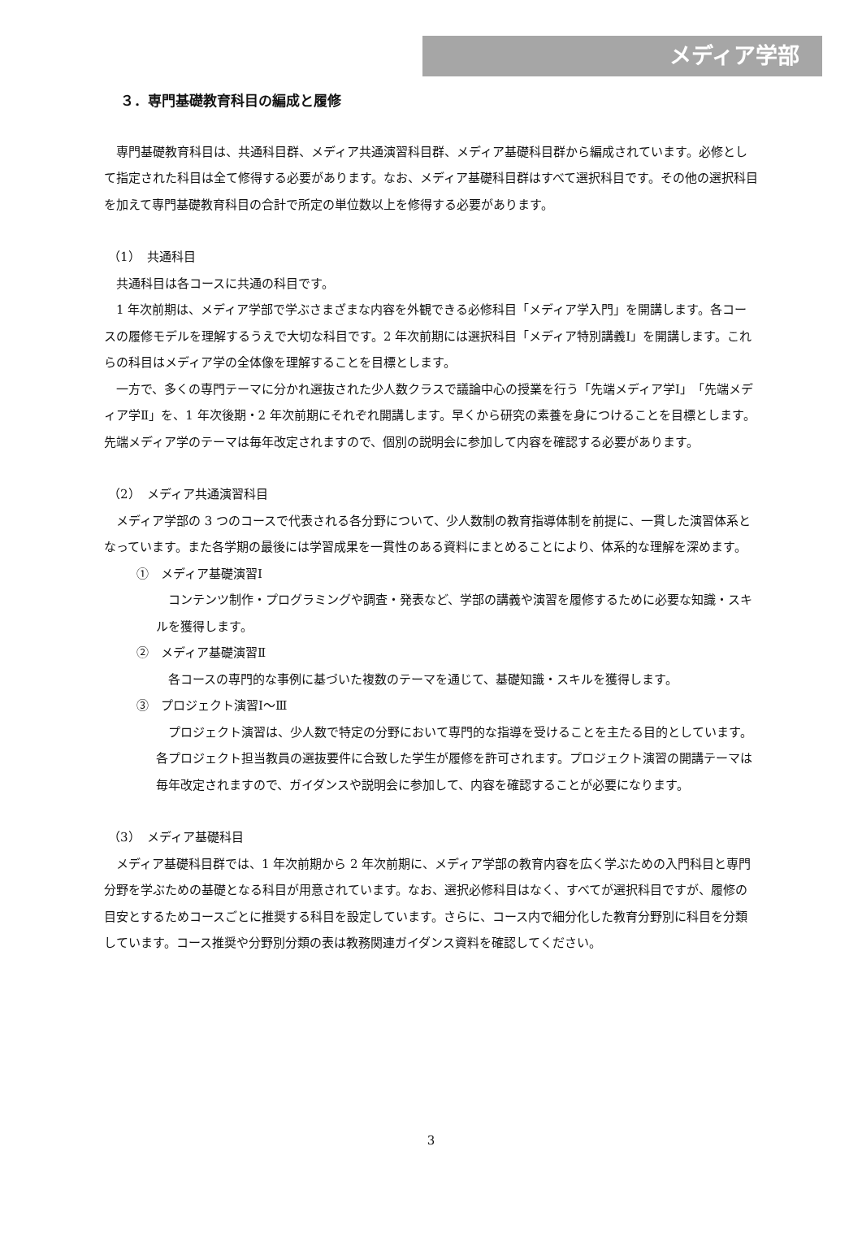メディア学部
３．専門基礎教育科目の編成と履修
専門基礎教育科目は、共通科目群、メディア共通演習科目群、メディア基礎科目群から編成されています。必修として指定された科目は全て修得する必要があります。なお、メディア基礎科目群はすべて選択科目です。その他の選択科目を加えて専門基礎教育科目の合計で所定の単位数以上を修得する必要があります。
（1）　共通科目
共通科目は各コースに共通の科目です。
1 年次前期は、メディア学部で学ぶさまざまな内容を外観できる必修科目「メディア学入門」を開講します。各コースの履修モデルを理解するうえで大切な科目です。2 年次前期には選択科目「メディア特別講義Ⅰ」を開講します。これらの科目はメディア学の全体像を理解することを目標とします。
一方で、多くの専門テーマに分かれ選抜された少人数クラスで議論中心の授業を行う「先端メディア学Ⅰ」「先端メディア学Ⅱ」を、1 年次後期・2 年次前期にそれぞれ開講します。早くから研究の素養を身につけることを目標とします。先端メディア学のテーマは毎年改定されますので、個別の説明会に参加して内容を確認する必要があります。
（2）　メディア共通演習科目
メディア学部の 3 つのコースで代表される各分野について、少人数制の教育指導体制を前提に、一貫した演習体系となっています。また各学期の最後には学習成果を一貫性のある資料にまとめることにより、体系的な理解を深めます。
①　メディア基礎演習Ⅰ
コンテンツ制作・プログラミングや調査・発表など、学部の講義や演習を履修するために必要な知識・スキルを獲得します。
②　メディア基礎演習Ⅱ
各コースの専門的な事例に基づいた複数のテーマを通じて、基礎知識・スキルを獲得します。
③　プロジェクト演習Ⅰ～Ⅲ
プロジェクト演習は、少人数で特定の分野において専門的な指導を受けることを主たる目的としています。各プロジェクト担当教員の選抜要件に合致した学生が履修を許可されます。プロジェクト演習の開講テーマは毎年改定されますので、ガイダンスや説明会に参加して、内容を確認することが必要になります。
（3）　メディア基礎科目
メディア基礎科目群では、1 年次前期から 2 年次前期に、メディア学部の教育内容を広く学ぶための入門科目と専門分野を学ぶための基礎となる科目が用意されています。なお、選択必修科目はなく、すべてが選択科目ですが、履修の目安とするためコースごとに推奨する科目を設定しています。さらに、コース内で細分化した教育分野別に科目を分類しています。コース推奨や分野別分類の表は教務関連ガイダンス資料を確認してください。
3